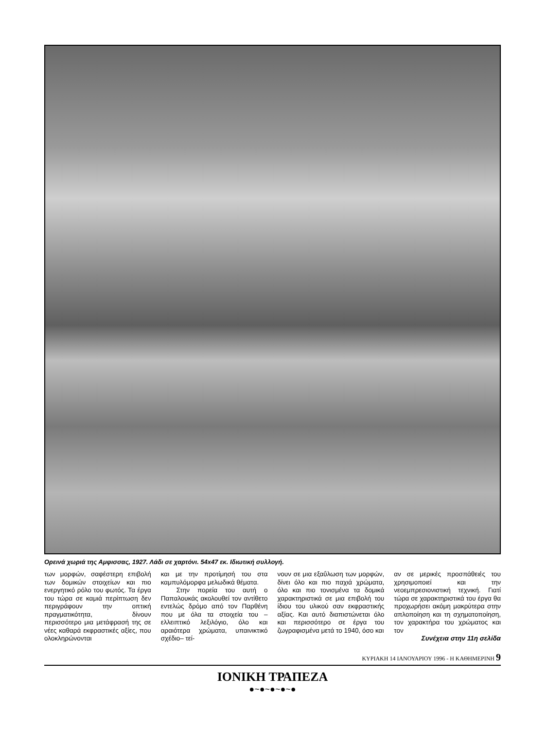Ορεινά χωριά της Αμφισσας, 1927. Λάδι σε χαρτόνι. 54x47 εκ. Ιδιωτική συλλογή.
των μορφών, σαφέστερη επιβολή των δομικών στοιχείων και πιο ενεργητικό ρόλο του φωτός. Τα έργα του τώρα σε καμιά περίπτωση δεν περιγράφουν την οπτική πραγματικότητα, δίνουν περισσότερο μια μετάφρασή της σε νέες καθαρά εκφραστικές αξίες, που ολοκληρώνονται
και με την προτίμησή του στα καμπυλόμορφα μελωδικά θέματα.
Στην πορεία του αυτή ο Παπαλουκάς ακολουθεί τον αντίθετο εντελώς δρόμο από τον Παρθένη που με όλα τα στοιχεία του –ελλειπτικό λεξιλόγιο, όλο και αραιότερα χρώματα, υπαινικτικό σχέδιο– τεί-
νουν σε μια εξαΰλωση των μορφών, δίνει όλο και πιο παχιά χρώματα, όλο και πιο τονισμένα τα δομικά χαρακτηριστικά σε μια επιβολή του ίδιου του υλικού σαν εκφραστικής αξίας. Και αυτό διαπιστώνεται όλο και περισσότερο σε έργα του ζωγραφισμένα μετά το 1940, όσο και
αν σε μερικές προσπάθειές του χρησιμοποιεί και την νεοεμπρεσιονιστική τεχνική. Γιατί τώρα σε χαρακτηριστικά του έργα θα προχωρήσει ακόμη μακρύτερα στην απλοποίηση και τη σχηματοποίηση, τον χαρακτήρα του χρώματος και τον
Συνέχεια στην 11η σελίδα
ΚΥΡΙΑΚΗ 14 ΙΑΝΟΥΑΡΙΟΥ 1996 - Η ΚΑΘΗΜΕΡΙΝΗ 9
ΙΟΝΙΚΗ ΤΡΑΠΕΖΑ
●~●~●~●~●